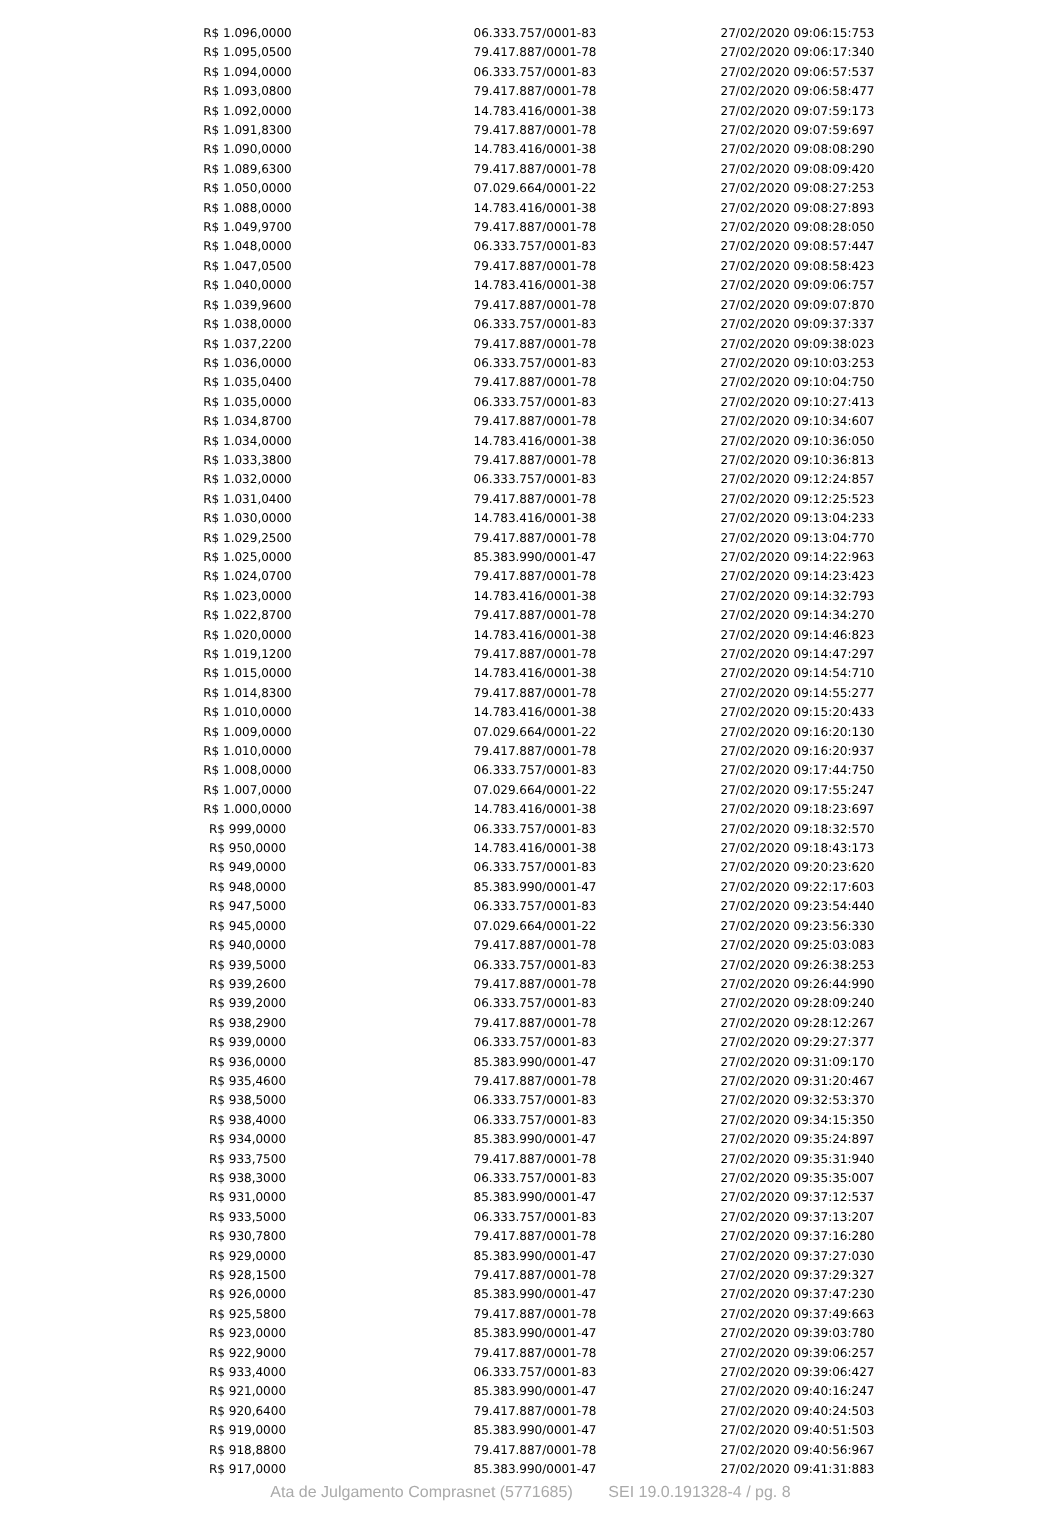| R$ 1.096,0000 | 06.333.757/0001-83 | 27/02/2020 09:06:15:753 |
| R$ 1.095,0500 | 79.417.887/0001-78 | 27/02/2020 09:06:17:340 |
| R$ 1.094,0000 | 06.333.757/0001-83 | 27/02/2020 09:06:57:537 |
| R$ 1.093,0800 | 79.417.887/0001-78 | 27/02/2020 09:06:58:477 |
| R$ 1.092,0000 | 14.783.416/0001-38 | 27/02/2020 09:07:59:173 |
| R$ 1.091,8300 | 79.417.887/0001-78 | 27/02/2020 09:07:59:697 |
| R$ 1.090,0000 | 14.783.416/0001-38 | 27/02/2020 09:08:08:290 |
| R$ 1.089,6300 | 79.417.887/0001-78 | 27/02/2020 09:08:09:420 |
| R$ 1.050,0000 | 07.029.664/0001-22 | 27/02/2020 09:08:27:253 |
| R$ 1.088,0000 | 14.783.416/0001-38 | 27/02/2020 09:08:27:893 |
| R$ 1.049,9700 | 79.417.887/0001-78 | 27/02/2020 09:08:28:050 |
| R$ 1.048,0000 | 06.333.757/0001-83 | 27/02/2020 09:08:57:447 |
| R$ 1.047,0500 | 79.417.887/0001-78 | 27/02/2020 09:08:58:423 |
| R$ 1.040,0000 | 14.783.416/0001-38 | 27/02/2020 09:09:06:757 |
| R$ 1.039,9600 | 79.417.887/0001-78 | 27/02/2020 09:09:07:870 |
| R$ 1.038,0000 | 06.333.757/0001-83 | 27/02/2020 09:09:37:337 |
| R$ 1.037,2200 | 79.417.887/0001-78 | 27/02/2020 09:09:38:023 |
| R$ 1.036,0000 | 06.333.757/0001-83 | 27/02/2020 09:10:03:253 |
| R$ 1.035,0400 | 79.417.887/0001-78 | 27/02/2020 09:10:04:750 |
| R$ 1.035,0000 | 06.333.757/0001-83 | 27/02/2020 09:10:27:413 |
| R$ 1.034,8700 | 79.417.887/0001-78 | 27/02/2020 09:10:34:607 |
| R$ 1.034,0000 | 14.783.416/0001-38 | 27/02/2020 09:10:36:050 |
| R$ 1.033,3800 | 79.417.887/0001-78 | 27/02/2020 09:10:36:813 |
| R$ 1.032,0000 | 06.333.757/0001-83 | 27/02/2020 09:12:24:857 |
| R$ 1.031,0400 | 79.417.887/0001-78 | 27/02/2020 09:12:25:523 |
| R$ 1.030,0000 | 14.783.416/0001-38 | 27/02/2020 09:13:04:233 |
| R$ 1.029,2500 | 79.417.887/0001-78 | 27/02/2020 09:13:04:770 |
| R$ 1.025,0000 | 85.383.990/0001-47 | 27/02/2020 09:14:22:963 |
| R$ 1.024,0700 | 79.417.887/0001-78 | 27/02/2020 09:14:23:423 |
| R$ 1.023,0000 | 14.783.416/0001-38 | 27/02/2020 09:14:32:793 |
| R$ 1.022,8700 | 79.417.887/0001-78 | 27/02/2020 09:14:34:270 |
| R$ 1.020,0000 | 14.783.416/0001-38 | 27/02/2020 09:14:46:823 |
| R$ 1.019,1200 | 79.417.887/0001-78 | 27/02/2020 09:14:47:297 |
| R$ 1.015,0000 | 14.783.416/0001-38 | 27/02/2020 09:14:54:710 |
| R$ 1.014,8300 | 79.417.887/0001-78 | 27/02/2020 09:14:55:277 |
| R$ 1.010,0000 | 14.783.416/0001-38 | 27/02/2020 09:15:20:433 |
| R$ 1.009,0000 | 07.029.664/0001-22 | 27/02/2020 09:16:20:130 |
| R$ 1.010,0000 | 79.417.887/0001-78 | 27/02/2020 09:16:20:937 |
| R$ 1.008,0000 | 06.333.757/0001-83 | 27/02/2020 09:17:44:750 |
| R$ 1.007,0000 | 07.029.664/0001-22 | 27/02/2020 09:17:55:247 |
| R$ 1.000,0000 | 14.783.416/0001-38 | 27/02/2020 09:18:23:697 |
| R$ 999,0000 | 06.333.757/0001-83 | 27/02/2020 09:18:32:570 |
| R$ 950,0000 | 14.783.416/0001-38 | 27/02/2020 09:18:43:173 |
| R$ 949,0000 | 06.333.757/0001-83 | 27/02/2020 09:20:23:620 |
| R$ 948,0000 | 85.383.990/0001-47 | 27/02/2020 09:22:17:603 |
| R$ 947,5000 | 06.333.757/0001-83 | 27/02/2020 09:23:54:440 |
| R$ 945,0000 | 07.029.664/0001-22 | 27/02/2020 09:23:56:330 |
| R$ 940,0000 | 79.417.887/0001-78 | 27/02/2020 09:25:03:083 |
| R$ 939,5000 | 06.333.757/0001-83 | 27/02/2020 09:26:38:253 |
| R$ 939,2600 | 79.417.887/0001-78 | 27/02/2020 09:26:44:990 |
| R$ 939,2000 | 06.333.757/0001-83 | 27/02/2020 09:28:09:240 |
| R$ 938,2900 | 79.417.887/0001-78 | 27/02/2020 09:28:12:267 |
| R$ 939,0000 | 06.333.757/0001-83 | 27/02/2020 09:29:27:377 |
| R$ 936,0000 | 85.383.990/0001-47 | 27/02/2020 09:31:09:170 |
| R$ 935,4600 | 79.417.887/0001-78 | 27/02/2020 09:31:20:467 |
| R$ 938,5000 | 06.333.757/0001-83 | 27/02/2020 09:32:53:370 |
| R$ 938,4000 | 06.333.757/0001-83 | 27/02/2020 09:34:15:350 |
| R$ 934,0000 | 85.383.990/0001-47 | 27/02/2020 09:35:24:897 |
| R$ 933,7500 | 79.417.887/0001-78 | 27/02/2020 09:35:31:940 |
| R$ 938,3000 | 06.333.757/0001-83 | 27/02/2020 09:35:35:007 |
| R$ 931,0000 | 85.383.990/0001-47 | 27/02/2020 09:37:12:537 |
| R$ 933,5000 | 06.333.757/0001-83 | 27/02/2020 09:37:13:207 |
| R$ 930,7800 | 79.417.887/0001-78 | 27/02/2020 09:37:16:280 |
| R$ 929,0000 | 85.383.990/0001-47 | 27/02/2020 09:37:27:030 |
| R$ 928,1500 | 79.417.887/0001-78 | 27/02/2020 09:37:29:327 |
| R$ 926,0000 | 85.383.990/0001-47 | 27/02/2020 09:37:47:230 |
| R$ 925,5800 | 79.417.887/0001-78 | 27/02/2020 09:37:49:663 |
| R$ 923,0000 | 85.383.990/0001-47 | 27/02/2020 09:39:03:780 |
| R$ 922,9000 | 79.417.887/0001-78 | 27/02/2020 09:39:06:257 |
| R$ 933,4000 | 06.333.757/0001-83 | 27/02/2020 09:39:06:427 |
| R$ 921,0000 | 85.383.990/0001-47 | 27/02/2020 09:40:16:247 |
| R$ 920,6400 | 79.417.887/0001-78 | 27/02/2020 09:40:24:503 |
| R$ 919,0000 | 85.383.990/0001-47 | 27/02/2020 09:40:51:503 |
| R$ 918,8800 | 79.417.887/0001-78 | 27/02/2020 09:40:56:967 |
| R$ 917,0000 | 85.383.990/0001-47 | 27/02/2020 09:41:31:883 |
Ata de Julgamento Comprasnet (5771685) SEI 19.0.191328-4 / pg. 8